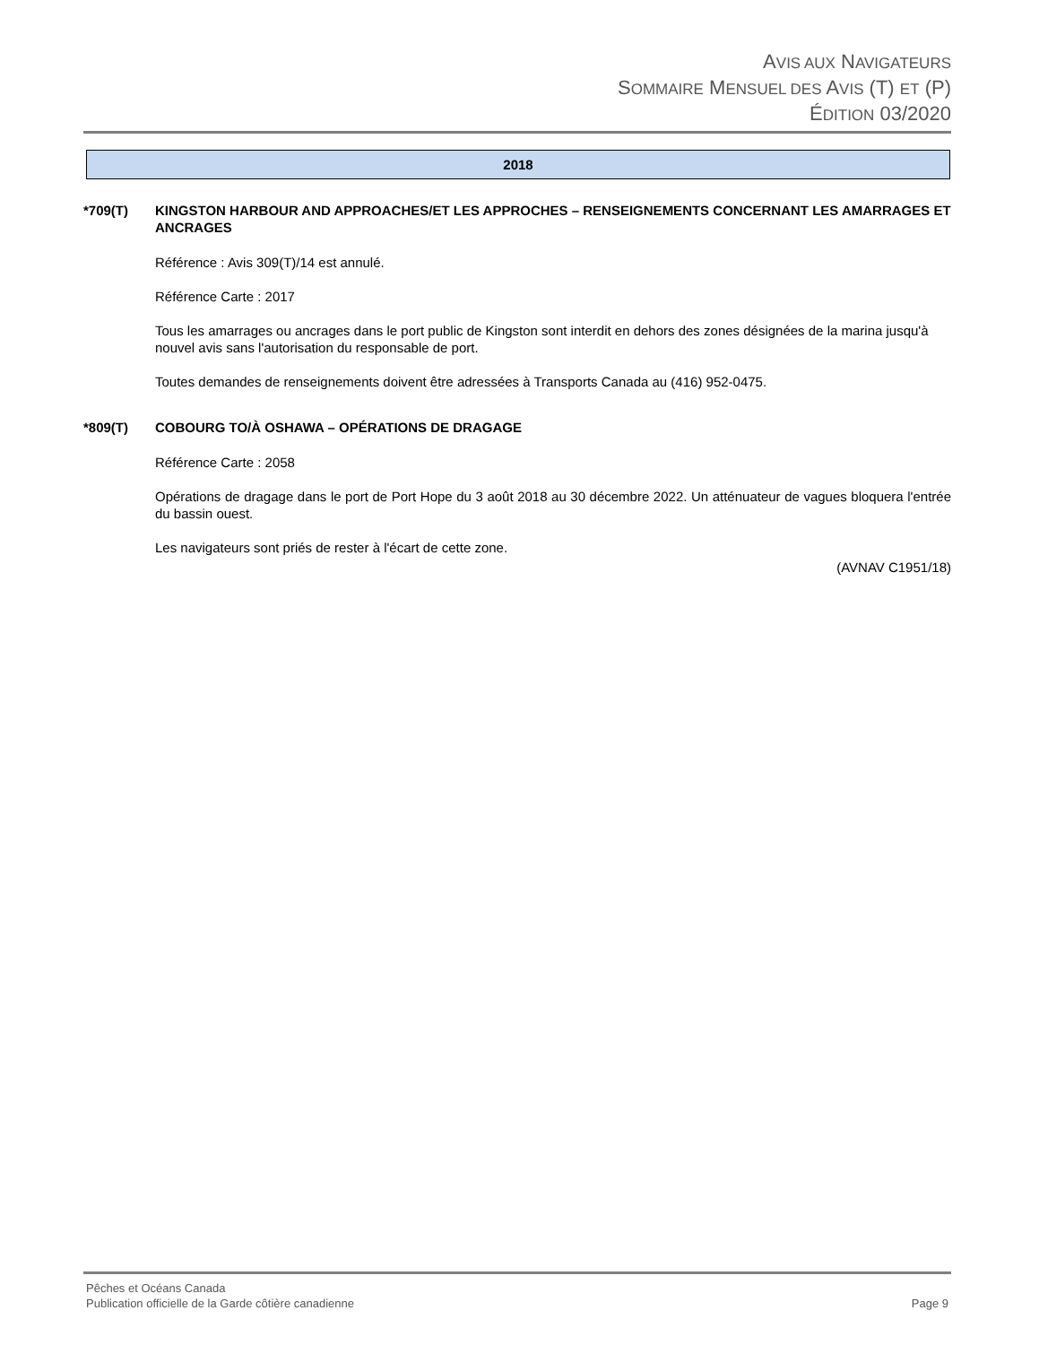AVIS AUX NAVIGATEURS
SOMMAIRE MENSUEL DES AVIS (T) ET (P)
ÉDITION 03/2020
2018
*709(T) KINGSTON HARBOUR AND APPROACHES/ET LES APPROCHES – RENSEIGNEMENTS CONCERNANT LES AMARRAGES ET ANCRAGES
Référence : Avis 309(T)/14 est annulé.
Référence Carte : 2017
Tous les amarrages ou ancrages dans le port public de Kingston sont interdit en dehors des zones désignées de la marina jusqu'à nouvel avis sans l'autorisation du responsable de port.
Toutes demandes de renseignements doivent être adressées à Transports Canada au (416) 952-0475.
*809(T) COBOURG TO/À OSHAWA – OPÉRATIONS DE DRAGAGE
Référence Carte : 2058
Opérations de dragage dans le port de Port Hope du 3 août 2018 au 30 décembre 2022. Un atténuateur de vagues bloquera l'entrée du bassin ouest.
Les navigateurs sont priés de rester à l'écart de cette zone.
(AVNAV C1951/18)
Pêches et Océans Canada
Publication officielle de la Garde côtière canadienne Page 9